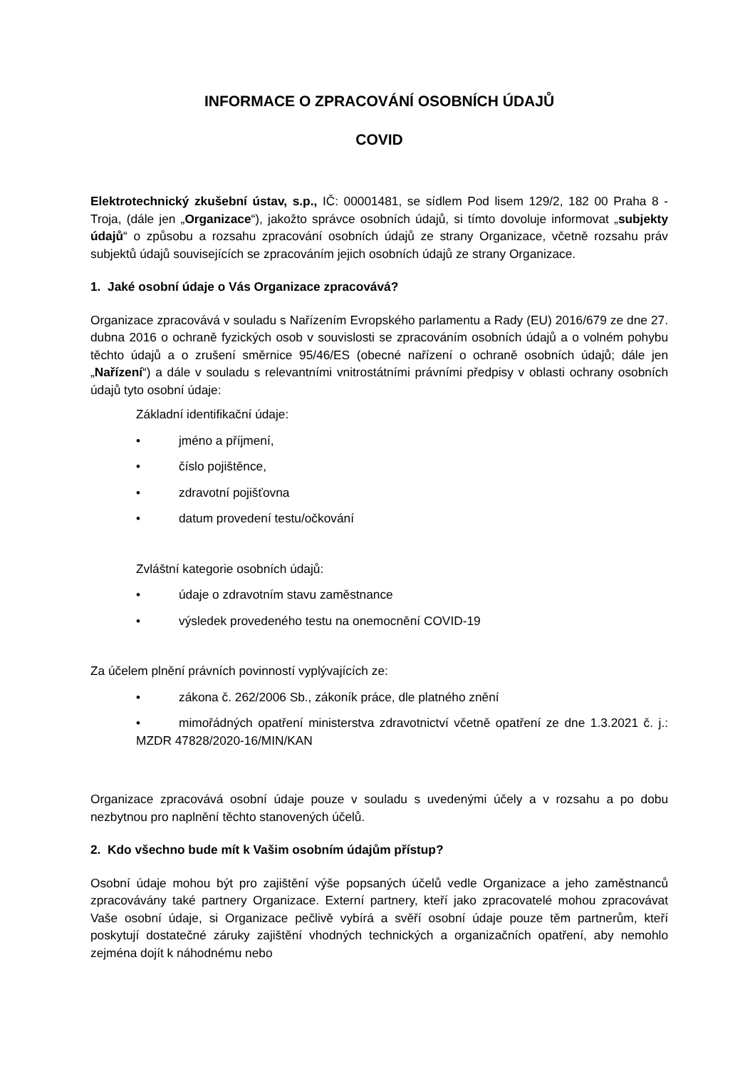INFORMACE O ZPRACOVÁNÍ OSOBNÍCH ÚDAJŮ
COVID
Elektrotechnický zkušební ústav, s.p., IČ: 00001481, se sídlem Pod lisem 129/2, 182 00 Praha 8 - Troja, (dále jen „Organizace“), jakožto správce osobních údajů, si tímto dovoluje informovat „subjekty údajů“ o způsobu a rozsahu zpracování osobních údajů ze strany Organizace, včetně rozsahu práv subjektů údajů souvisejících se zpracováním jejich osobních údajů ze strany Organizace.
1. Jaké osobní údaje o Vás Organizace zpracovává?
Organizace zpracovává v souladu s Nařízením Evropského parlamentu a Rady (EU) 2016/679 ze dne 27. dubna 2016 o ochraně fyzických osob v souvislosti se zpracováním osobních údajů a o volném pohybu těchto údajů a o zrušení směrnice 95/46/ES (obecné nařízení o ochraně osobních údajů; dále jen „Nařízení“) a dále v souladu s relevantními vnitrostátními právními předpisy v oblasti ochrany osobních údajů tyto osobní údaje:
Základní identifikační údaje:
• jméno a příjmení,
• číslo pojištěnce,
• zdravotní pojišťovna
• datum provedení testu/očkování
Zvláštní kategorie osobních údajů:
• údaje o zdravotním stavu zaměstnance
• výsledek provedeného testu na onemocnění COVID-19
Za účelem plnění právních povinností vyplývajících ze:
• zákona č. 262/2006 Sb., zákoník práce, dle platného znění
• mimořádných opatření ministerstva zdravotnictví včetně opatření ze dne 1.3.2021 č. j.: MZDR 47828/2020-16/MIN/KAN
Organizace zpracovává osobní údaje pouze v souladu s uvedenými účely a v rozsahu a po dobu nezbytnou pro naplnění těchto stanovených účelů.
2. Kdo všechno bude mít k Vašim osobním údajům přístup?
Osobní údaje mohou být pro zajištění výše popsaných účelů vedle Organizace a jeho zaměstnanců zpracovávány také partnery Organizace. Externí partnery, kteří jako zpracovatelé mohou zpracovávat Vaše osobní údaje, si Organizace pečlivě vybírá a svěří osobní údaje pouze těm partnerům, kteří poskytují dostatečné záruky zajištění vhodných technických a organizačních opatření, aby nemohlo zejména dojít k náhodnému nebo